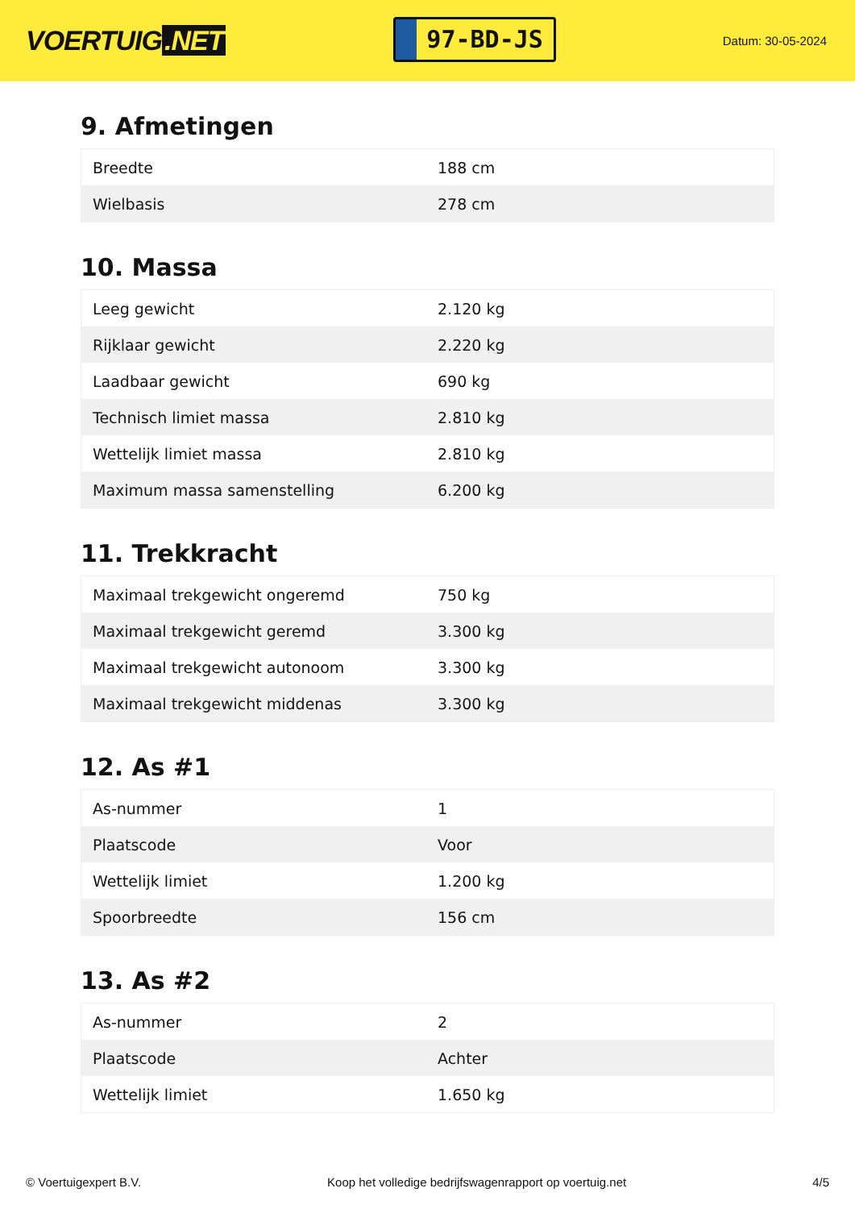VOERTUIG.NET
97-BD-JS
Datum: 30-05-2024
9. Afmetingen
| Breedte | 188 cm |
| Wielbasis | 278 cm |
10. Massa
| Leeg gewicht | 2.120 kg |
| Rijklaar gewicht | 2.220 kg |
| Laadbaar gewicht | 690 kg |
| Technisch limiet massa | 2.810 kg |
| Wettelijk limiet massa | 2.810 kg |
| Maximum massa samenstelling | 6.200 kg |
11. Trekkracht
| Maximaal trekgewicht ongeremd | 750 kg |
| Maximaal trekgewicht geremd | 3.300 kg |
| Maximaal trekgewicht autonoom | 3.300 kg |
| Maximaal trekgewicht middenas | 3.300 kg |
12. As #1
| As-nummer | 1 |
| Plaatscode | Voor |
| Wettelijk limiet | 1.200 kg |
| Spoorbreedte | 156 cm |
13. As #2
| As-nummer | 2 |
| Plaatscode | Achter |
| Wettelijk limiet | 1.650 kg |
© Voertuigexpert B.V. Koop het volledige bedrijfswagenrapport op voertuig.net 4/5